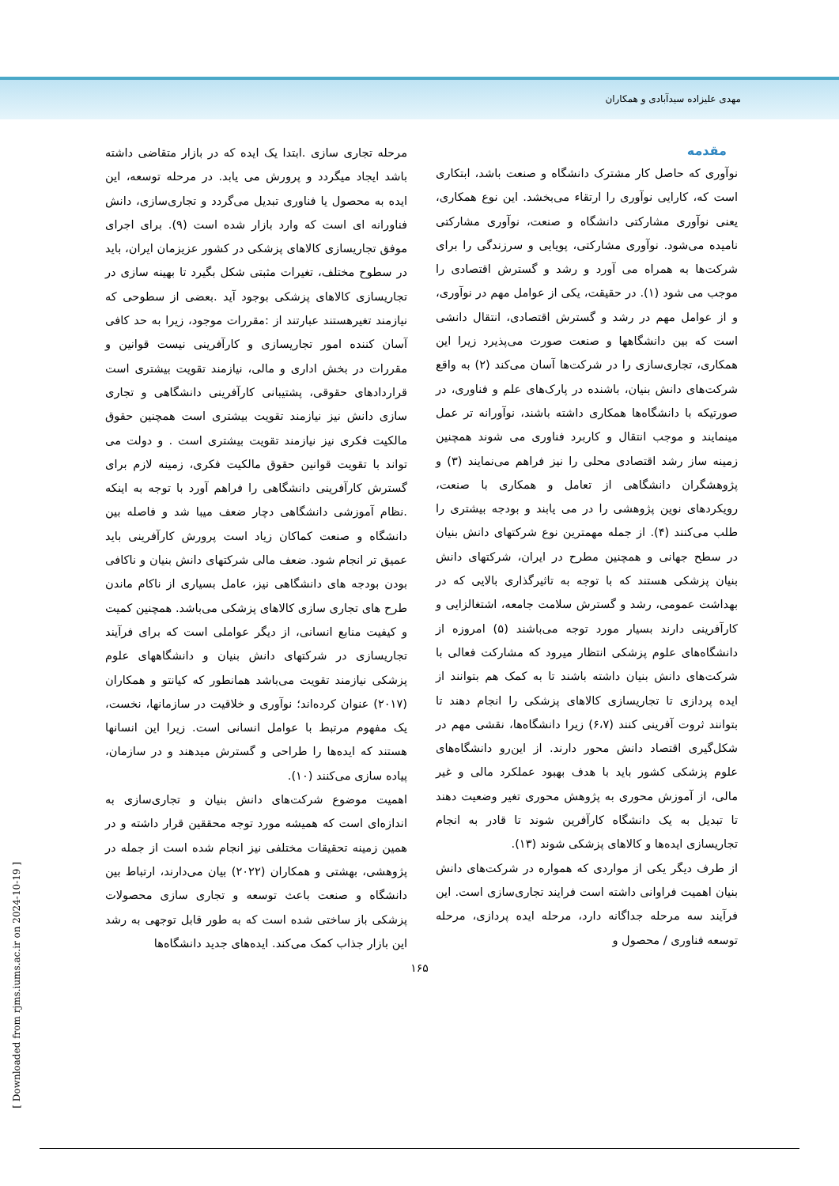مهدی علیزاده سیدآبادی و همکاران
مقدمه
نوآوری که حاصل کار مشترک دانشگاه و صنعت باشد، ابتکاری است که، کارایی نوآوری را ارتقاء می‌بخشد. این نوع همکاری، یعنی نوآوری مشارکتی دانشگاه و صنعت، نوآوری مشارکتی نامیده می‌شود. نوآوری مشارکتی، پویایی و سرزندگی را برای شرکت‌ها به همراه می آورد و رشد و گسترش اقتصادی را موجب می شود (۱). در حقیقت، یکی از عوامل مهم در نوآوری، و از عوامل مهم در رشد و گسترش اقتصادی، انتقال دانشی است که بین دانشگاهها و صنعت صورت می‌پذیرد زیرا این همکاری، تجاری‌سازی را در شرکت‌ها آسان می‌کند (۲) به واقع شرکت‌های دانش بنیان، باشنده در پارک‌های علم و فناوری، در صورتیکه با دانشگاه‌ها همکاری داشته باشند، نوآورانه تر عمل مینمایند و موجب انتقال و کاربرد فناوری می شوند همچنین زمینه ساز رشد اقتصادی محلی را نیز فراهم می‌نمایند (۳) و پژوهشگران دانشگاهی از تعامل و همکاری با صنعت، رویکردهای نوین پژوهشی را در می یابند و بودجه بیشتری را طلب می‌کنند (۴). از جمله مهمترین نوع شرکتهای دانش بنیان در سطح جهانی و همچنین مطرح در ایران، شرکتهای دانش بنیان پزشکی هستند که با توجه به تاثیرگذاری بالایی که در بهداشت عمومی، رشد و گسترش سلامت جامعه، اشتغالزایی و کارآفرینی دارند بسیار مورد توجه می‌باشند (۵) امروزه از دانشگاه‌های علوم پزشکی انتظار میرود که مشارکت فعالی با شرکت‌های دانش بنیان داشته باشند تا به کمک هم بتوانند از ایده پردازی تا تجاریسازی کالاهای پزشکی را انجام دهند تا بتوانند ثروت آفرینی کنند (۶،۷) زیرا دانشگاه‌ها، نقشی مهم در شکل‌گیری اقتصاد دانش محور دارند. از این‌رو دانشگاه‌های علوم پزشکی کشور باید با هدف بهبود عملکرد مالی و غیر مالی، از آموزش محوری به پژوهش محوری تغیر وضعیت دهند تا تبدیل به یک دانشگاه کارآفرین شوند تا قادر به انجام تجاریسازی ایده‌ها و کالاهای پزشکی شوند (۱۳).
از طرف دیگر یکی از مواردی که همواره در شرکت‌های دانش بنیان اهمیت فراوانی داشته است فرایند تجاری‌سازی است. این فرآیند سه مرحله جداگانه دارد، مرحله ایده پردازی، مرحله توسعه فناوری / محصول و
مرحله تجاری سازی .ابتدا یک ایده که در بازار متقاضی داشته باشد ایجاد میگردد و پرورش می یابد. در مرحله توسعه، این ایده به محصول یا فناوری تبدیل می‌گردد و تجاری‌سازی، دانش فناورانه ای است که وارد بازار شده است (۹). برای اجرای موفق تجاریسازی کالاهای پزشکی در کشور عزیزمان ایران، باید در سطوح مختلف، تغیرات مثبتی شکل بگیرد تا بهینه سازی در تجاریسازی کالاهای پزشکی بوجود آید .بعضی از سطوحی که نیازمند تغیرهستند عبارتند از :مقررات موجود، زیرا به حد کافی آسان کننده امور تجاریسازی و کارآفرینی نیست قوانین و مقررات در بخش اداری و مالی، نیازمند تقویت بیشتری است قراردادهای حقوقی، پشتیبانی کارآفرینی دانشگاهی و تجاری سازی دانش نیز نیازمند تقویت بیشتری است همچنین حقوق مالکیت فکری نیز نیازمند تقویت بیشتری است . و دولت می تواند با تقویت قوانین حقوق مالکیت فکری، زمینه لازم برای گسترش کارآفرینی دانشگاهی را فراهم آورد با توجه به اینکه .نظام آموزشی دانشگاهی دچار ضعف میبا شد و فاصله بین دانشگاه و صنعت کماکان زیاد است پرورش کارآفرینی باید عمیق تر انجام شود. ضعف مالی شرکتهای دانش بنیان و ناکافی بودن بودجه های دانشگاهی نیز، عامل بسیاری از ناکام ماندن طرح های تجاری سازی کالاهای پزشکی می‌باشد. همچنین کمیت و کیفیت منابع انسانی، از دیگر عواملی است که برای فرآیند تجاریسازی در شرکتهای دانش بنیان و دانشگاههای علوم پزشکی نیازمند تقویت می‌باشد همانطور که کیانتو و همکاران (۲۰۱۷) عنوان کرده‌اند؛ نوآوری و خلاقیت در سازمانها، نخست، یک مفهوم مرتبط با عوامل انسانی است. زیرا این انسانها هستند که ایده‌ها را طراحی و گسترش میدهند و در سازمان، پیاده سازی می‌کنند (۱۰).
اهمیت موضوع شرکت‌های دانش بنیان و تجاری‌سازی به اندازه‌ای است که همیشه مورد توجه محققین قرار داشته و در همین زمینه تحقیقات مختلفی نیز انجام شده است از جمله در پژوهشی، بهشتی و همکاران (۲۰۲۲) بیان می‌دارند، ارتباط بین دانشگاه و صنعت باعث توسعه و تجاری سازی محصولات پزشکی باز ساختی شده است که به طور قابل توجهی به رشد این بازار جذاب کمک می‌کند. ایده‌های جدید دانشگاه‌ها
۱۶۵
[ Downloaded from rjms.iums.ac.ir on 2024-10-19 ]